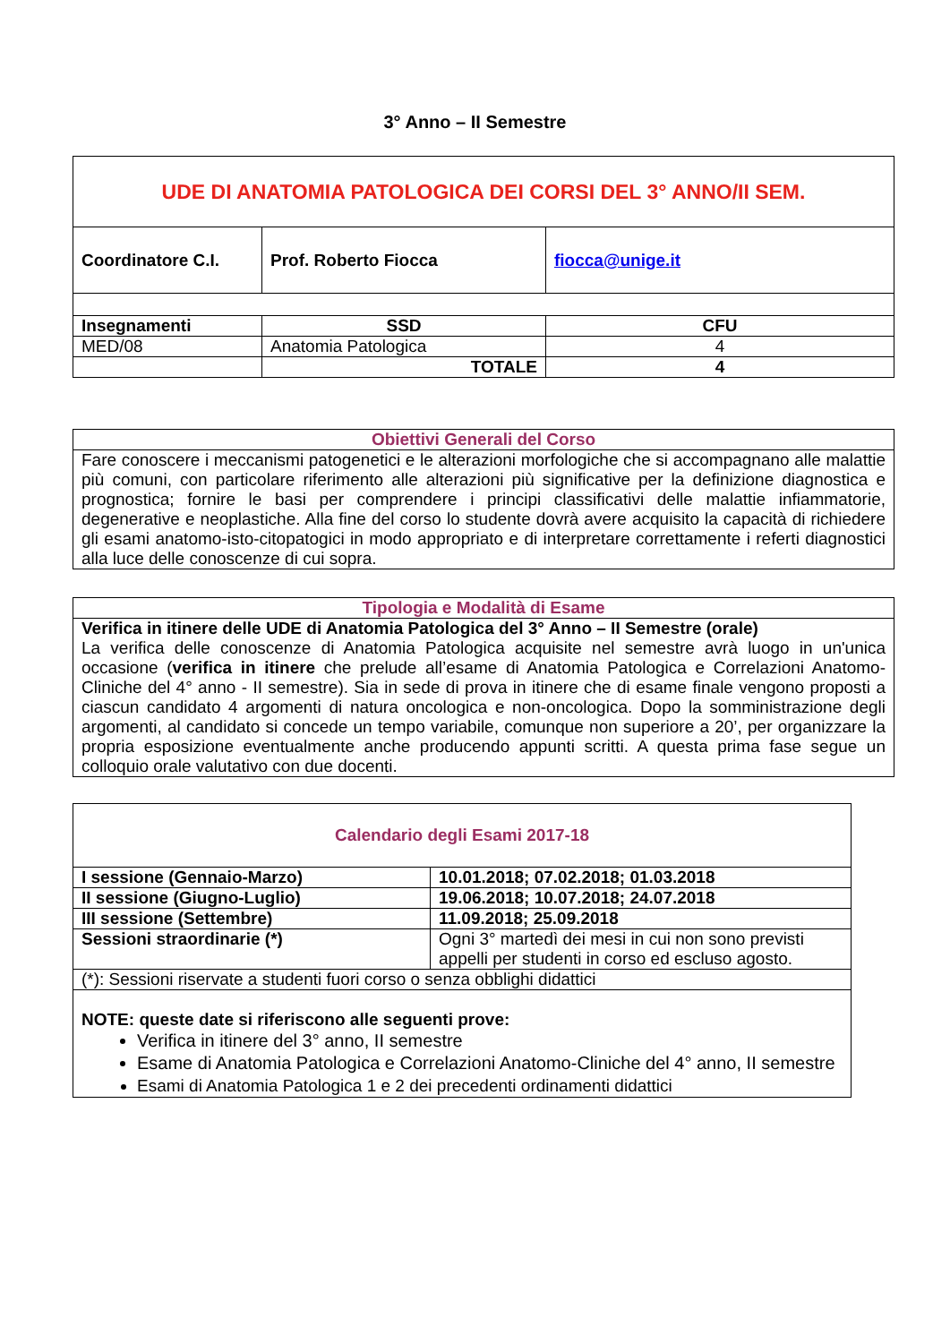3° Anno – II Semestre
| UDE DI ANATOMIA PATOLOGICA DEI CORSI DEL 3° ANNO/II SEM. | | |
| --- | --- | --- |
| Coordinatore C.I. | Prof. Roberto Fiocca | fiocca@unige.it |
| Insegnamenti | SSD | CFU |
| MED/08 | Anatomia Patologica | 4 |
| | TOTALE | 4 |
| Obiettivi Generali del Corso |
| Fare conoscere i meccanismi patogenetici e le alterazioni morfologiche che si accompagnano alle malattie più comuni, con particolare riferimento alle alterazioni più significative per la definizione diagnostica e prognostica; fornire le basi per comprendere i principi classificativi delle malattie infiammatorie, degenerative e neoplastiche. Alla fine del corso lo studente dovrà avere acquisito la capacità di richiedere gli esami anatomo-isto-citopatogici in modo appropriato e di interpretare correttamente i referti diagnostici alla luce delle conoscenze di cui sopra. |
| Tipologia e Modalità di Esame |
| Verifica in itinere delle UDE di Anatomia Patologica del 3° Anno – II Semestre (orale) La verifica delle conoscenze di Anatomia Patologica acquisite nel semestre avrà luogo in un'unica occasione ( verifica in itinere che prelude all’esame di Anatomia Patologica e Correlazioni Anatomo-Cliniche del 4° anno - II semestre). Sia in sede di prova in itinere che di esame finale vengono proposti a ciascun candidato 4 argomenti di natura oncologica e non-oncologica. Dopo la somministrazione degli argomenti, al candidato si concede un tempo variabile, comunque non superiore a 20’, per organizzare la propria esposizione eventualmente anche producendo appunti scritti. A questa prima fase segue un colloquio orale valutativo con due docenti. |
| Calendario degli Esami 2017-18 | |
| I sessione (Gennaio-Marzo) | 10.01.2018; 07.02.2018; 01.03.2018 |
| II sessione (Giugno-Luglio) | 19.06.2018; 10.07.2018; 24.07.2018 |
| III sessione (Settembre) | 11.09.2018; 25.09.2018 |
| Sessioni straordinarie (*) | Ogni 3° martedì dei mesi in cui non sono previsti appelli per studenti in corso ed escluso agosto. |
| (*): Sessioni riservate a studenti fuori corso o senza obblighi didattici | |
| NOTE: queste date si riferiscono alle seguenti prove: Verifica in itinere del 3° anno, II semestre Esame di Anatomia Patologica e Correlazioni Anatomo-Cliniche del 4° anno, II semestre Esami di Anatomia Patologica 1 e 2 dei precedenti ordinamenti didattici | |